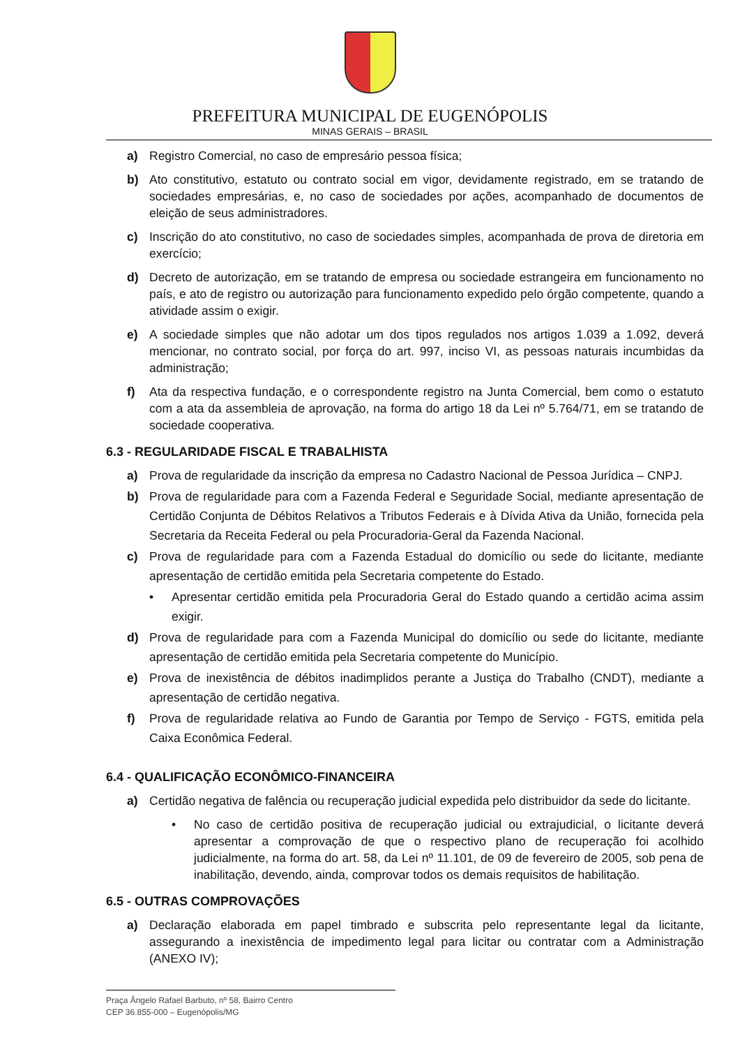PREFEITURA MUNICIPAL DE EUGENÓPOLIS
MINAS GERAIS – BRASIL
a) Registro Comercial, no caso de empresário pessoa física;
b) Ato constitutivo, estatuto ou contrato social em vigor, devidamente registrado, em se tratando de sociedades empresárias, e, no caso de sociedades por ações, acompanhado de documentos de eleição de seus administradores.
c) Inscrição do ato constitutivo, no caso de sociedades simples, acompanhada de prova de diretoria em exercício;
d) Decreto de autorização, em se tratando de empresa ou sociedade estrangeira em funcionamento no país, e ato de registro ou autorização para funcionamento expedido pelo órgão competente, quando a atividade assim o exigir.
e) A sociedade simples que não adotar um dos tipos regulados nos artigos 1.039 a 1.092, deverá mencionar, no contrato social, por força do art. 997, inciso VI, as pessoas naturais incumbidas da administração;
f) Ata da respectiva fundação, e o correspondente registro na Junta Comercial, bem como o estatuto com a ata da assembleia de aprovação, na forma do artigo 18 da Lei nº 5.764/71, em se tratando de sociedade cooperativa.
6.3 - REGULARIDADE FISCAL E TRABALHISTA
a) Prova de regularidade da inscrição da empresa no Cadastro Nacional de Pessoa Jurídica – CNPJ.
b) Prova de regularidade para com a Fazenda Federal e Seguridade Social, mediante apresentação de Certidão Conjunta de Débitos Relativos a Tributos Federais e à Dívida Ativa da União, fornecida pela Secretaria da Receita Federal ou pela Procuradoria-Geral da Fazenda Nacional.
c) Prova de regularidade para com a Fazenda Estadual do domicílio ou sede do licitante, mediante apresentação de certidão emitida pela Secretaria competente do Estado.
• Apresentar certidão emitida pela Procuradoria Geral do Estado quando a certidão acima assim exigir.
d) Prova de regularidade para com a Fazenda Municipal do domicílio ou sede do licitante, mediante apresentação de certidão emitida pela Secretaria competente do Município.
e) Prova de inexistência de débitos inadimplidos perante a Justiça do Trabalho (CNDT), mediante a apresentação de certidão negativa.
f) Prova de regularidade relativa ao Fundo de Garantia por Tempo de Serviço - FGTS, emitida pela Caixa Econômica Federal.
6.4 - QUALIFICAÇÃO ECONÔMICO-FINANCEIRA
a) Certidão negativa de falência ou recuperação judicial expedida pelo distribuidor da sede do licitante.
• No caso de certidão positiva de recuperação judicial ou extrajudicial, o licitante deverá apresentar a comprovação de que o respectivo plano de recuperação foi acolhido judicialmente, na forma do art. 58, da Lei nº 11.101, de 09 de fevereiro de 2005, sob pena de inabilitação, devendo, ainda, comprovar todos os demais requisitos de habilitação.
6.5 - OUTRAS COMPROVAÇÕES
a) Declaração elaborada em papel timbrado e subscrita pelo representante legal da licitante, assegurando a inexistência de impedimento legal para licitar ou contratar com a Administração (ANEXO IV);
Praça Ângelo Rafael Barbuto, nº 58, Bairro Centro
CEP 36.855-000 – Eugenópolis/MG